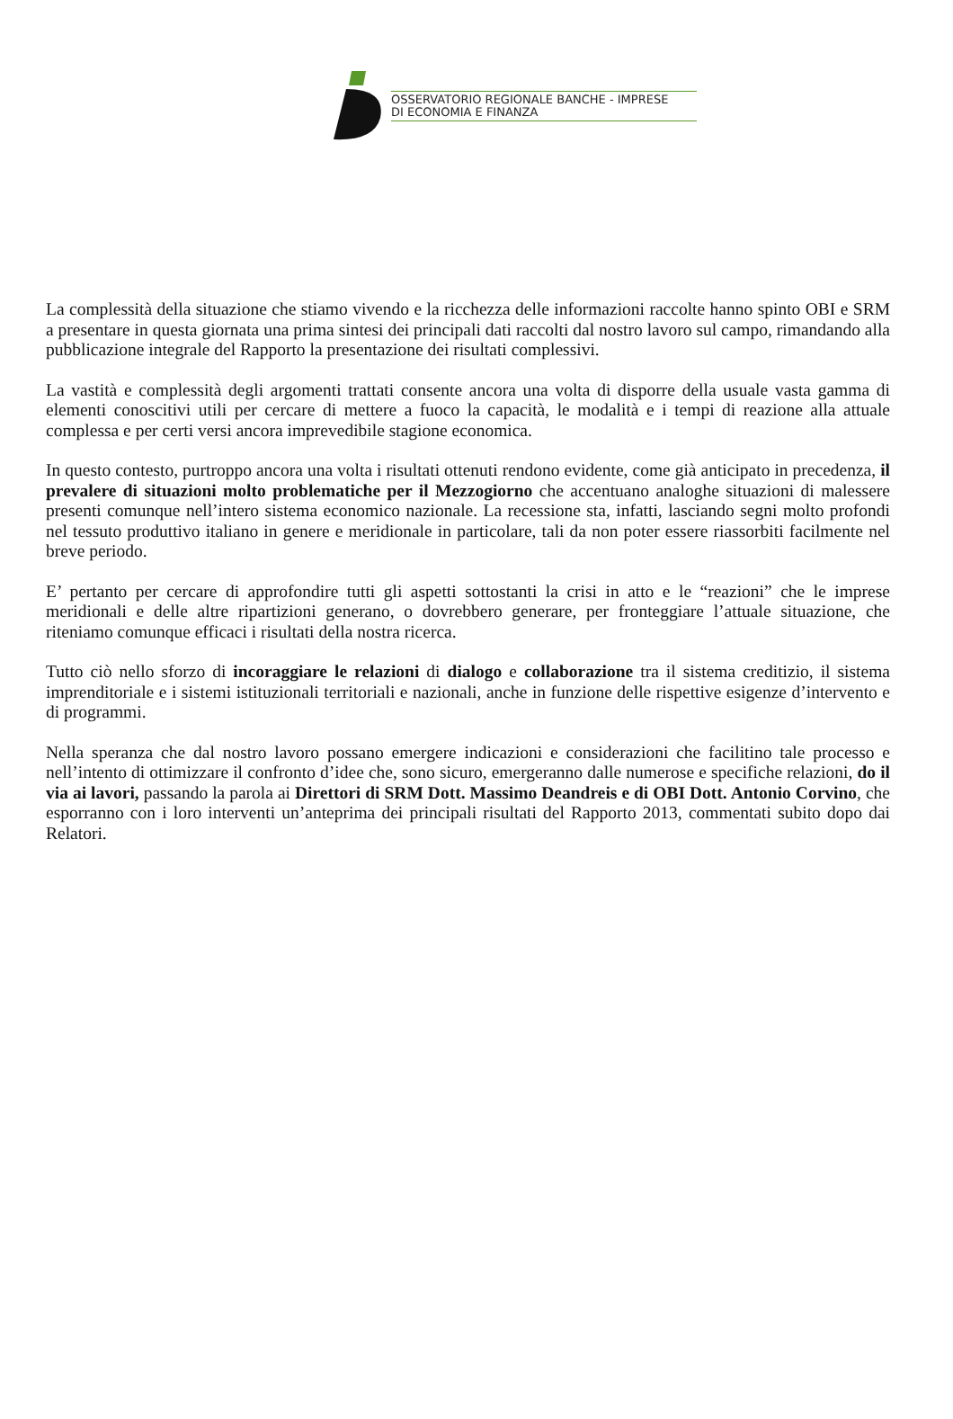OSSERVATORIO REGIONALE BANCHE - IMPRESE
DI ECONOMIA E FINANZA
La complessità della situazione che stiamo vivendo e la ricchezza delle informazioni raccolte hanno spinto OBI e SRM a presentare in questa giornata una prima sintesi dei principali dati raccolti dal nostro lavoro sul campo, rimandando alla pubblicazione integrale del Rapporto la presentazione dei risultati complessivi.
La vastità e complessità degli argomenti trattati consente ancora una volta di disporre della usuale vasta gamma di elementi conoscitivi utili per cercare di mettere a fuoco la capacità, le modalità e i tempi di reazione alla attuale complessa e per certi versi ancora imprevedibile stagione economica.
In questo contesto, purtroppo ancora una volta i risultati ottenuti rendono evidente, come già anticipato in precedenza, il prevalere di situazioni molto problematiche per il Mezzogiorno che accentuano analoghe situazioni di malessere presenti comunque nell’intero sistema economico nazionale. La recessione sta, infatti, lasciando segni molto profondi nel tessuto produttivo italiano in genere e meridionale in particolare, tali da non poter essere riassorbiti facilmente nel breve periodo.
E’ pertanto per cercare di approfondire tutti gli aspetti sottostanti la crisi in atto e le “reazioni” che le imprese meridionali e delle altre ripartizioni generano, o dovrebbero generare, per fronteggiare l’attuale situazione, che riteniamo comunque efficaci i risultati della nostra ricerca.
Tutto ciò nello sforzo di incoraggiare le relazioni di dialogo e collaborazione tra il sistema creditizio, il sistema imprenditoriale e i sistemi istituzionali territoriali e nazionali, anche in funzione delle rispettive esigenze d’intervento e di programmi.
Nella speranza che dal nostro lavoro possano emergere indicazioni e considerazioni che facilitino tale processo e nell’intento di ottimizzare il confronto d’idee che, sono sicuro, emergeranno dalle numerose e specifiche relazioni, do il via ai lavori, passando la parola ai Direttori di SRM Dott. Massimo Deandreis e di OBI Dott. Antonio Corvino, che esporranno con i loro interventi un’anteprima dei principali risultati del Rapporto 2013, commentati subito dopo dai Relatori.